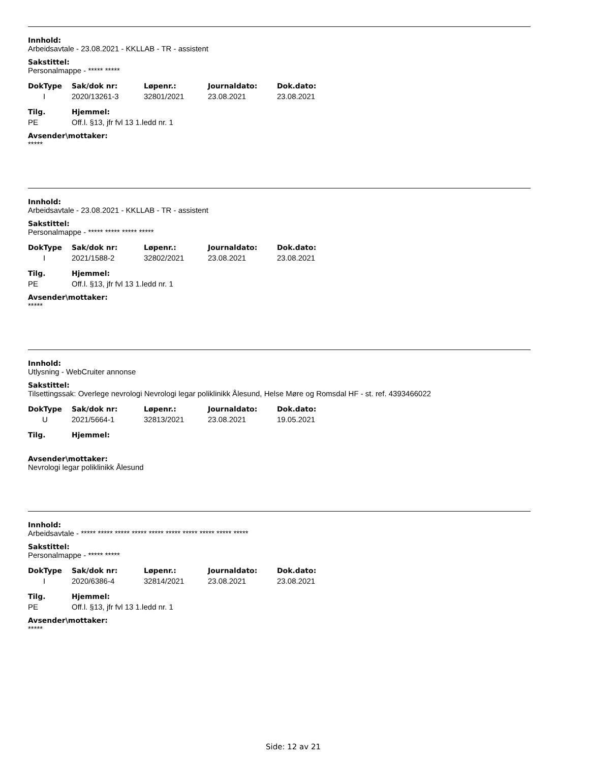Innhold:
Arbeidsavtale - 23.08.2021 - KKLLAB - TR - assistent
Sakstittel:
Personalmappe - ***** *****
| DokType | Sak/dok nr: | Løpenr.: | Journaldato: | Dok.dato: |
| --- | --- | --- | --- | --- |
| I | 2020/13261-3 | 32801/2021 | 23.08.2021 | 23.08.2021 |
| Tilg. | Hjemmel: |
| --- | --- |
| PE | Off.l. §13, jfr fvl 13 1.ledd nr. 1 |
Avsender\mottaker:
*****
Innhold:
Arbeidsavtale - 23.08.2021 - KKLLAB - TR - assistent
Sakstittel:
Personalmappe - ***** ***** ***** *****
| DokType | Sak/dok nr: | Løpenr.: | Journaldato: | Dok.dato: |
| --- | --- | --- | --- | --- |
| I | 2021/1588-2 | 32802/2021 | 23.08.2021 | 23.08.2021 |
| Tilg. | Hjemmel: |
| --- | --- |
| PE | Off.l. §13, jfr fvl 13 1.ledd nr. 1 |
Avsender\mottaker:
*****
Innhold:
Utlysning - WebCruiter annonse
Sakstittel:
Tilsettingssak: Overlege nevrologi Nevrologi legar poliklinikk Ålesund, Helse Møre og Romsdal HF - st. ref. 4393466022
| DokType | Sak/dok nr: | Løpenr.: | Journaldato: | Dok.dato: |
| --- | --- | --- | --- | --- |
| U | 2021/5664-1 | 32813/2021 | 23.08.2021 | 19.05.2021 |
| Tilg. | Hjemmel: |
| --- | --- |
Avsender\mottaker:
Nevrologi legar poliklinikk Ålesund
Innhold:
Arbeidsavtale - ***** ***** ***** ***** ***** ***** ***** ***** ***** *****
Sakstittel:
Personalmappe - ***** *****
| DokType | Sak/dok nr: | Løpenr.: | Journaldato: | Dok.dato: |
| --- | --- | --- | --- | --- |
| I | 2020/6386-4 | 32814/2021 | 23.08.2021 | 23.08.2021 |
| Tilg. | Hjemmel: |
| --- | --- |
| PE | Off.l. §13, jfr fvl 13 1.ledd nr. 1 |
Avsender\mottaker:
*****
Side: 12 av 21